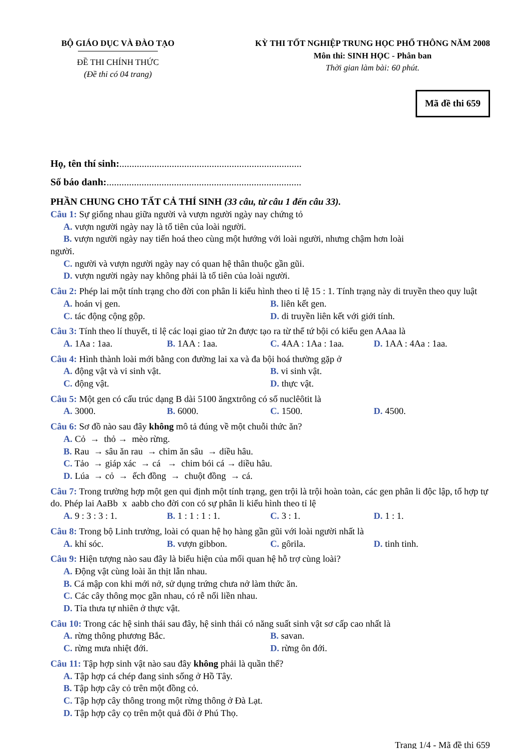BỘ GIÁO DỤC VÀ ĐÀO TẠO
ĐỀ THI CHÍNH THỨC
(Đề thi có 04 trang)
KỲ THI TỐT NGHIỆP TRUNG HỌC PHỔ THÔNG NĂM 2008
Môn thi: SINH HỌC - Phân ban
Thời gian làm bài: 60 phút.
Mã đề thi 659
Họ, tên thí sinh:.........................................................................
Số báo danh:..............................................................................
PHẦN CHUNG CHO TẤT CẢ THÍ SINH (33 câu, từ câu 1 đến câu 33).
Câu 1: Sự giống nhau giữa người và vượn người ngày nay chứng tỏ
A. vượn người ngày nay là tổ tiên của loài người.
B. vượn người ngày nay tiến hoá theo cùng một hướng với loài người, nhưng chậm hơn loài
người.
C. người và vượn người ngày nay có quan hệ thân thuộc gần gũi.
D. vượn người ngày nay không phải là tổ tiên của loài người.
Câu 2: Phép lai một tính trạng cho đời con phân li kiểu hình theo tỉ lệ 15 : 1. Tính trạng này di truyền theo quy luật
A. hoán vị gen.
B. liên kết gen.
C. tác động cộng gộp.
D. di truyền liên kết với giới tính.
Câu 3: Tính theo lí thuyết, tỉ lệ các loại giao tử 2n được tạo ra từ thể tứ bội có kiểu gen AAaa là
A. 1Aa : 1aa.
B. 1AA : 1aa.
C. 4AA : 1Aa : 1aa.
D. 1AA : 4Aa : 1aa.
Câu 4: Hình thành loài mới bằng con đường lai xa và đa bội hoá thường gặp ở
A. động vật và vi sinh vật.
B. vi sinh vật.
C. động vật.
D. thực vật.
Câu 5: Một gen có cấu trúc dạng B dài 5100 ăngxtrông có số nuclêôtit là
A. 3000.
B. 6000.
C. 1500.
D. 4500.
Câu 6: Sơ đồ nào sau đây không mô tả đúng về một chuỗi thức ăn?
A. Cỏ → thỏ → mèo rừng.
B. Rau → sâu ăn rau → chim ăn sâu → diều hâu.
C. Tảo → giáp xác → cá → chim bói cá → diều hâu.
D. Lúa → cỏ → ếch đồng → chuột đồng → cá.
Câu 7: Trong trường hợp một gen qui định một tính trạng, gen trội là trội hoàn toàn, các gen phân li độc lập, tổ hợp tự do. Phép lai AaBb x aabb cho đời con có sự phân li kiểu hình theo tỉ lệ
A. 9 : 3 : 3 : 1.
B. 1 : 1 : 1 : 1.
C. 3 : 1.
D. 1 : 1.
Câu 8: Trong bộ Linh trưởng, loài có quan hệ họ hàng gần gũi với loài người nhất là
A. khỉ sóc.
B. vượn gibbon.
C. gôrila.
D. tinh tinh.
Câu 9: Hiện tượng nào sau đây là biểu hiện của mối quan hệ hỗ trợ cùng loài?
A. Động vật cùng loài ăn thịt lẫn nhau.
B. Cá mập con khi mới nở, sử dụng trứng chưa nở làm thức ăn.
C. Các cây thông mọc gần nhau, có rễ nối liền nhau.
D. Tỉa thưa tự nhiên ở thực vật.
Câu 10: Trong các hệ sinh thái sau đây, hệ sinh thái có năng suất sinh vật sơ cấp cao nhất là
A. rừng thông phương Bắc.
B. savan.
C. rừng mưa nhiệt đới.
D. rừng ôn đới.
Câu 11: Tập hợp sinh vật nào sau đây không phải là quần thể?
A. Tập hợp cá chép đang sinh sống ở Hồ Tây.
B. Tập hợp cây cỏ trên một đồng cỏ.
C. Tập hợp cây thông trong một rừng thông ở Đà Lạt.
D. Tập hợp cây cọ trên một quả đồi ở Phú Thọ.
Trang 1/4 - Mã đề thi 659